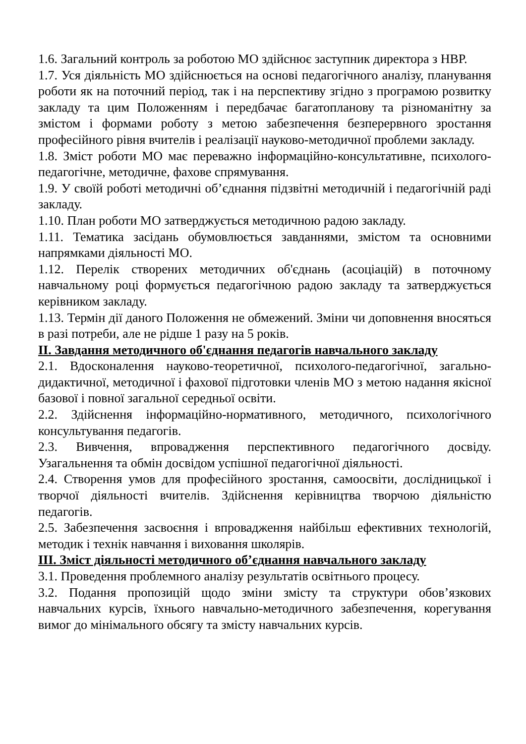1.6. Загальний контроль за роботою МО здійснює заступник директора з НВР.
1.7. Уся діяльність МО здійснюється на основі педагогічного аналізу, планування роботи як на поточний період, так і на перспективу згідно з програмою розвитку закладу та цим Положенням і передбачає багатопланову та різноманітну за змістом і формами роботу з метою забезпечення безперервного зростання професійного рівня вчителів і реалізації науково-методичної проблеми закладу.
1.8. Зміст роботи МО має переважно інформаційно-консультативне, психолого-педагогічне, методичне, фахове спрямування.
1.9. У своїй роботі методичні об’єднання підзвітні методичній і педагогічній раді закладу.
1.10. План роботи МО затверджується методичною радою закладу.
1.11. Тематика засідань обумовлюється завданнями, змістом та основними напрямками діяльності МО.
1.12. Перелік створених методичних об'єднань (асоціацій) в поточному навчальному році формується педагогічною радою закладу та затверджується керівником закладу.
1.13. Термін дії даного Положення не обмежений. Зміни чи доповнення вносяться в разі потреби, але не рідше 1 разу на 5 років.
ІІ. Завдання методичного об'єднання педагогів навчального закладу
2.1. Вдосконалення науково-теоретичної, психолого-педагогічної, загально-дидактичної, методичної і фахової підготовки членів МО з метою надання якісної базової і повної загальної середньої освіти.
2.2. Здійснення інформаційно-нормативного, методичного, психологічного консультування педагогів.
2.3. Вивчення, впровадження перспективного педагогічного досвіду. Узагальнення та обмін досвідом успішної педагогічної діяльності.
2.4. Створення умов для професійного зростання, самоосвіти, дослідницької і творчої діяльності вчителів. Здійснення керівництва творчою діяльністю педагогів.
2.5. Забезпечення засвоєння і впровадження найбільш ефективних технологій, методик і технік навчання і виховання школярів.
ІІІ. Зміст діяльності методичного об’єднання навчального закладу
3.1. Проведення проблемного аналізу результатів освітнього процесу.
3.2. Подання пропозицій щодо зміни змісту та структури обов’язкових навчальних курсів, їхнього навчально-методичного забезпечення, корегування вимог до мінімального обсягу та змісту навчальних курсів.